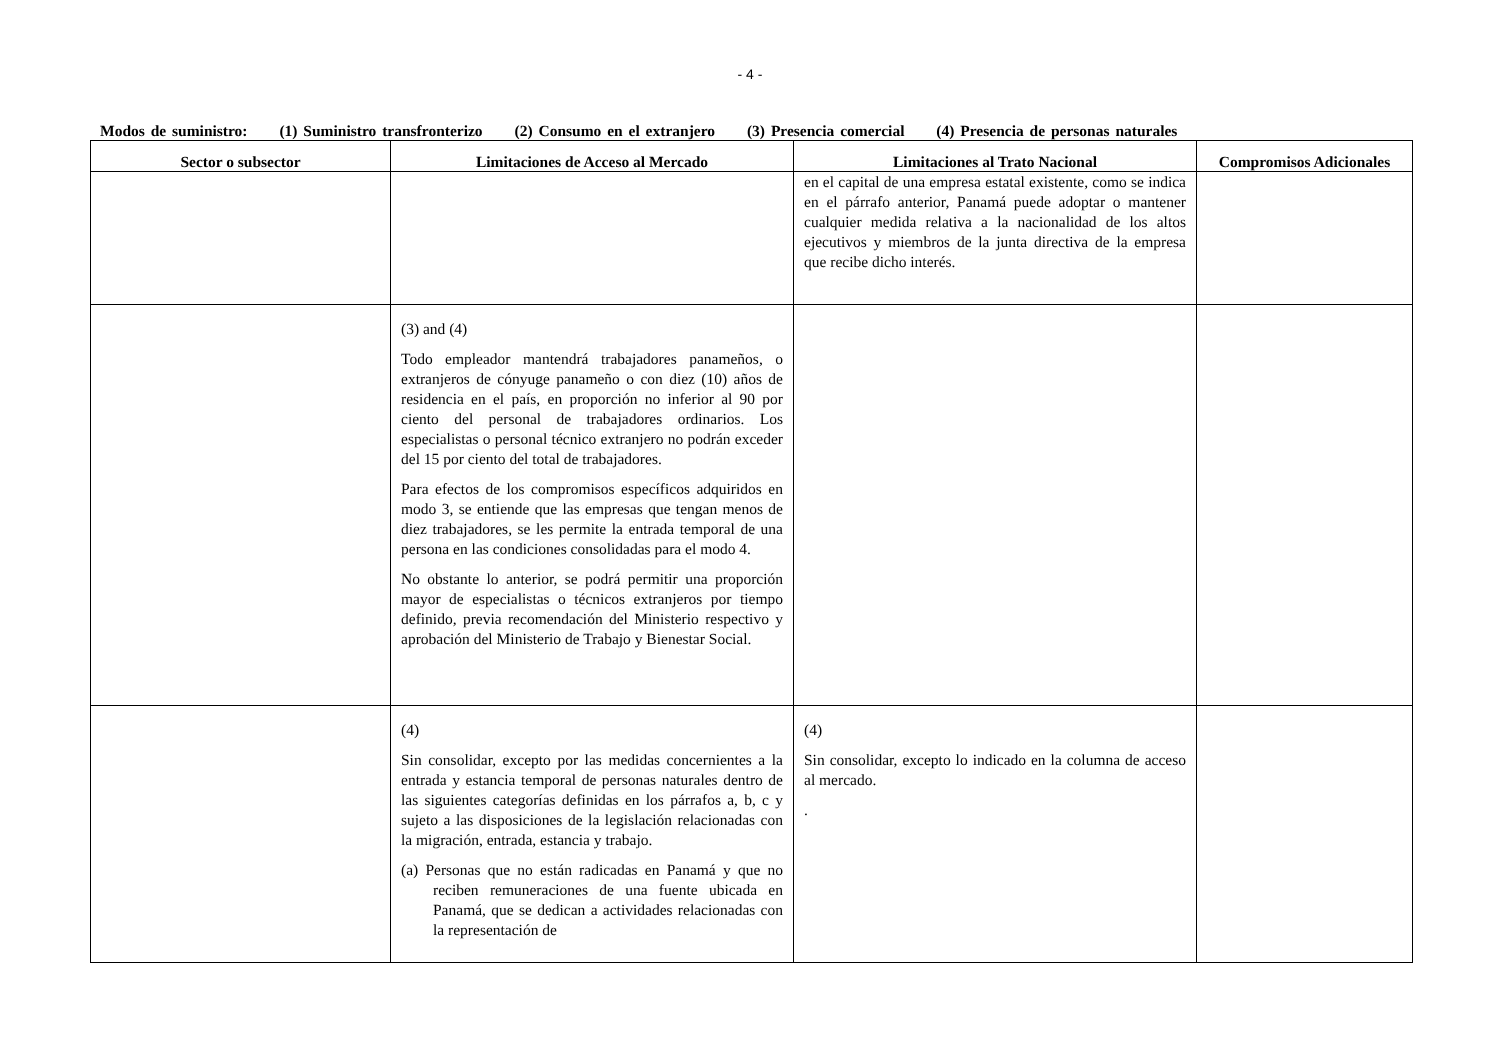- 4 -
Modos de suministro: (1) Suministro transfronterizo (2) Consumo en el extranjero (3) Presencia comercial (4) Presencia de personas naturales
| Sector o subsector | Limitaciones de Acceso al Mercado | Limitaciones al Trato Nacional | Compromisos Adicionales |
| --- | --- | --- | --- |
| | | en el capital de una empresa estatal existente, como se indica en el párrafo anterior, Panamá puede adoptar o mantener cualquier medida relativa a la nacionalidad de los altos ejecutivos y miembros de la junta directiva de la empresa que recibe dicho interés. | |
| | (3) and (4) Todo empleador mantendrá trabajadores panameños, o extranjeros de cónyuge panameño o con diez (10) años de residencia en el país, en proporción no inferior al 90 por ciento del personal de trabajadores ordinarios. Los especialistas o personal técnico extranjero no podrán exceder del 15 por ciento del total de trabajadores. Para efectos de los compromisos específicos adquiridos en modo 3, se entiende que las empresas que tengan menos de diez trabajadores, se les permite la entrada temporal de una persona en las condiciones consolidadas para el modo 4. No obstante lo anterior, se podrá permitir una proporción mayor de especialistas o técnicos extranjeros por tiempo definido, previa recomendación del Ministerio respectivo y aprobación del Ministerio de Trabajo y Bienestar Social. | | |
| | (4) Sin consolidar, excepto por las medidas concernientes a la entrada y estancia temporal de personas naturales dentro de las siguientes categorías definidas en los párrafos a, b, c y sujeto a las disposiciones de la legislación relacionadas con la migración, entrada, estancia y trabajo. (a) Personas que no están radicadas en Panamá y que no reciben remuneraciones de una fuente ubicada en Panamá, que se dedican a actividades relacionadas con la representación de | (4) Sin consolidar, excepto lo indicado en la columna de acceso al mercado. . | |